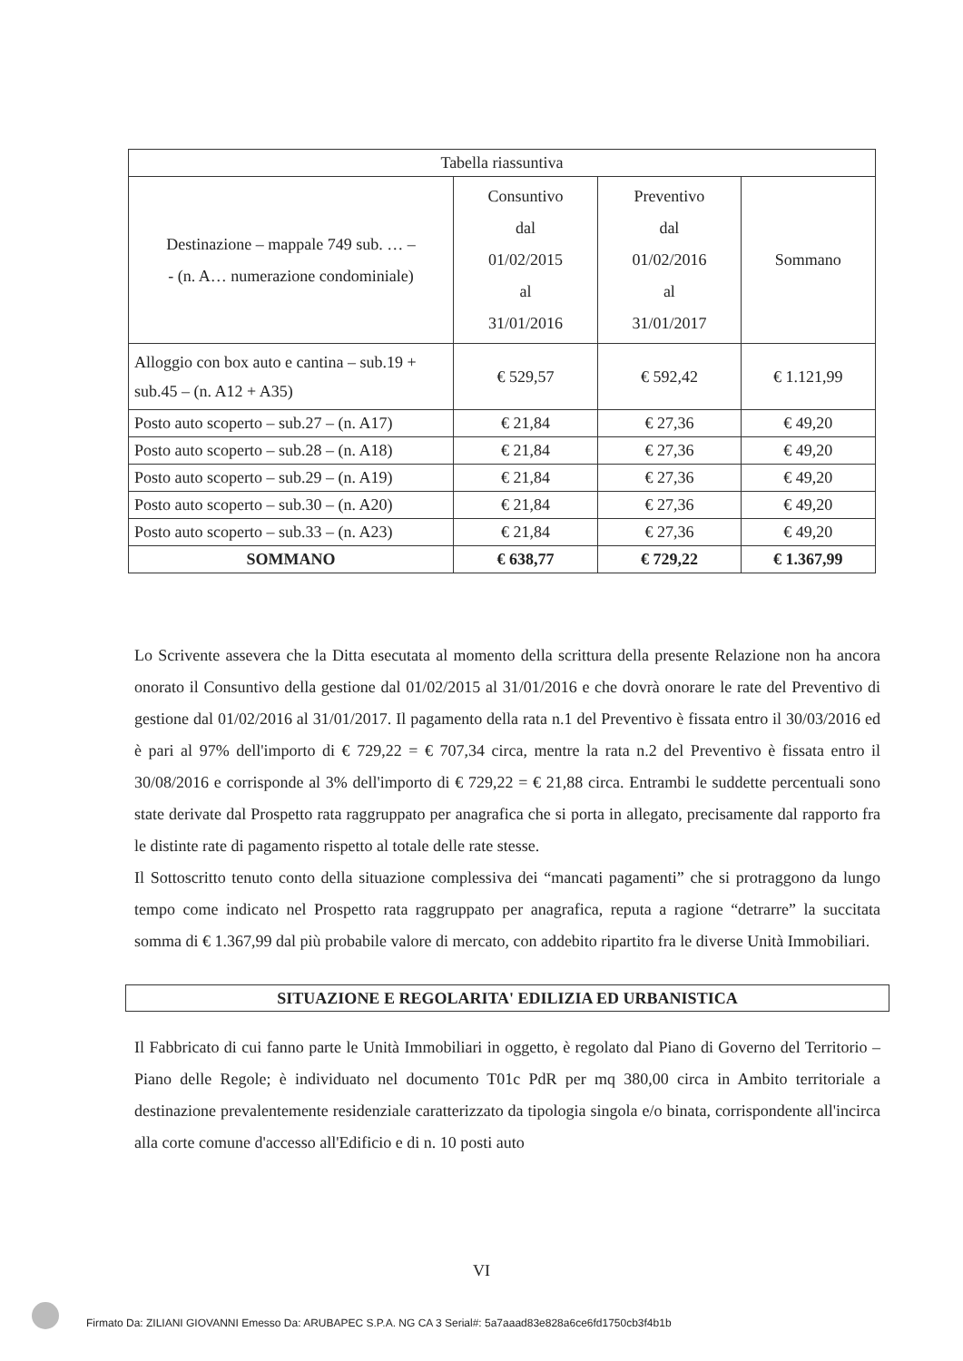| Tabella riassuntiva | | | |
| Destinazione – mappale 749 sub. … – - (n. A… numerazione condominiale) | Consuntivo dal 01/02/2015 al 31/01/2016 | Preventivo dal 01/02/2016 al 31/01/2017 | Sommano |
| Alloggio con box auto e cantina – sub.19 + sub.45 – (n. A12 + A35) | € 529,57 | € 592,42 | € 1.121,99 |
| Posto auto scoperto – sub.27 – (n. A17) | € 21,84 | € 27,36 | € 49,20 |
| Posto auto scoperto – sub.28 – (n. A18) | € 21,84 | € 27,36 | € 49,20 |
| Posto auto scoperto – sub.29 – (n. A19) | € 21,84 | € 27,36 | € 49,20 |
| Posto auto scoperto – sub.30 – (n. A20) | € 21,84 | € 27,36 | € 49,20 |
| Posto auto scoperto – sub.33 – (n. A23) | € 21,84 | € 27,36 | € 49,20 |
| SOMMANO | € 638,77 | € 729,22 | € 1.367,99 |
Lo Scrivente assevera che la Ditta esecutata al momento della scrittura della presente Relazione non ha ancora onorato il Consuntivo della gestione dal 01/02/2015 al 31/01/2016 e che dovrà onorare le rate del Preventivo di gestione dal 01/02/2016 al 31/01/2017. Il pagamento della rata n.1 del Preventivo è fissata entro il 30/03/2016 ed è pari al 97% dell'importo di € 729,22 = € 707,34 circa, mentre la rata n.2 del Preventivo è fissata entro il 30/08/2016 e corrisponde al 3% dell'importo di € 729,22 = € 21,88 circa. Entrambi le suddette percentuali sono state derivate dal Prospetto rata raggruppato per anagrafica che si porta in allegato, precisamente dal rapporto fra le distinte rate di pagamento rispetto al totale delle rate stesse.
Il Sottoscritto tenuto conto della situazione complessiva dei “mancati pagamenti” che si protraggono da lungo tempo come indicato nel Prospetto rata raggruppato per anagrafica, reputa a ragione “detrarre” la succitata somma di € 1.367,99 dal più probabile valore di mercato, con addebito ripartito fra le diverse Unità Immobiliari.
SITUAZIONE E REGOLARITA' EDILIZIA ED URBANISTICA
Il Fabbricato di cui fanno parte le Unità Immobiliari in oggetto, è regolato dal Piano di Governo del Territorio – Piano delle Regole; è individuato nel documento T01c PdR per mq 380,00 circa in Ambito territoriale a destinazione prevalentemente residenziale caratterizzato da tipologia singola e/o binata, corrispondente all'incirca alla corte comune d'accesso all'Edificio e di n. 10 posti auto
VI
Firmato Da: ZILIANI GIOVANNI Emesso Da: ARUBAPEC S.P.A. NG CA 3 Serial#: 5a7aaad83e828a6ce6fd1750cb3f4b1b